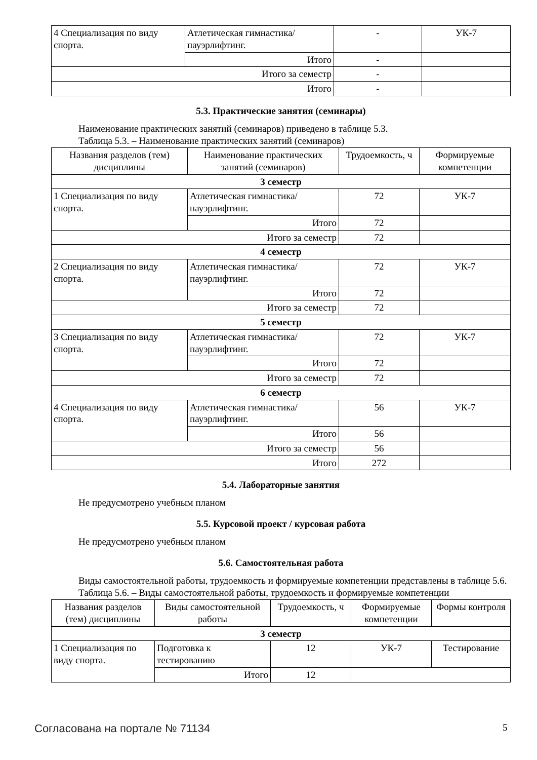| 4 Специализация по виду спорта. | Атлетическая гимнастика/ пауэрлифтинг. | - | УК-7 |
| | Итого | - | |
| Итого за семестр | | - | |
| Итого | | - | |
5.3. Практические занятия (семинары)
Наименование практических занятий (семинаров) приведено в таблице 5.3.
Таблица 5.3. – Наименование практических занятий (семинаров)
| Названия разделов (тем) дисциплины | Наименование практических занятий (семинаров) | Трудоемкость, ч | Формируемые компетенции |
| --- | --- | --- | --- |
| 3 семестр | | | |
| 1 Специализация по виду спорта. | Атлетическая гимнастика/ пауэрлифтинг. | 72 | УК-7 |
| | Итого | 72 | |
| Итого за семестр | | 72 | |
| 4 семестр | | | |
| 2 Специализация по виду спорта. | Атлетическая гимнастика/ пауэрлифтинг. | 72 | УК-7 |
| | Итого | 72 | |
| Итого за семестр | | 72 | |
| 5 семестр | | | |
| 3 Специализация по виду спорта. | Атлетическая гимнастика/ пауэрлифтинг. | 72 | УК-7 |
| | Итого | 72 | |
| Итого за семестр | | 72 | |
| 6 семестр | | | |
| 4 Специализация по виду спорта. | Атлетическая гимнастика/ пауэрлифтинг. | 56 | УК-7 |
| | Итого | 56 | |
| Итого за семестр | | 56 | |
| Итого | | 272 | |
5.4. Лабораторные занятия
Не предусмотрено учебным планом
5.5. Курсовой проект / курсовая работа
Не предусмотрено учебным планом
5.6. Самостоятельная работа
Виды самостоятельной работы, трудоемкость и формируемые компетенции представлены в таблице 5.6.
Таблица 5.6. – Виды самостоятельной работы, трудоемкость и формируемые компетенции
| Названия разделов (тем) дисциплины | Виды самостоятельной работы | Трудоемкость, ч | Формируемые компетенции | Формы контроля |
| --- | --- | --- | --- | --- |
| 3 семестр | | | | |
| 1 Специализация по виду спорта. | Подготовка к тестированию | 12 | УК-7 | Тестирование |
| | Итого | 12 | | |
Согласована на портале № 71134 5